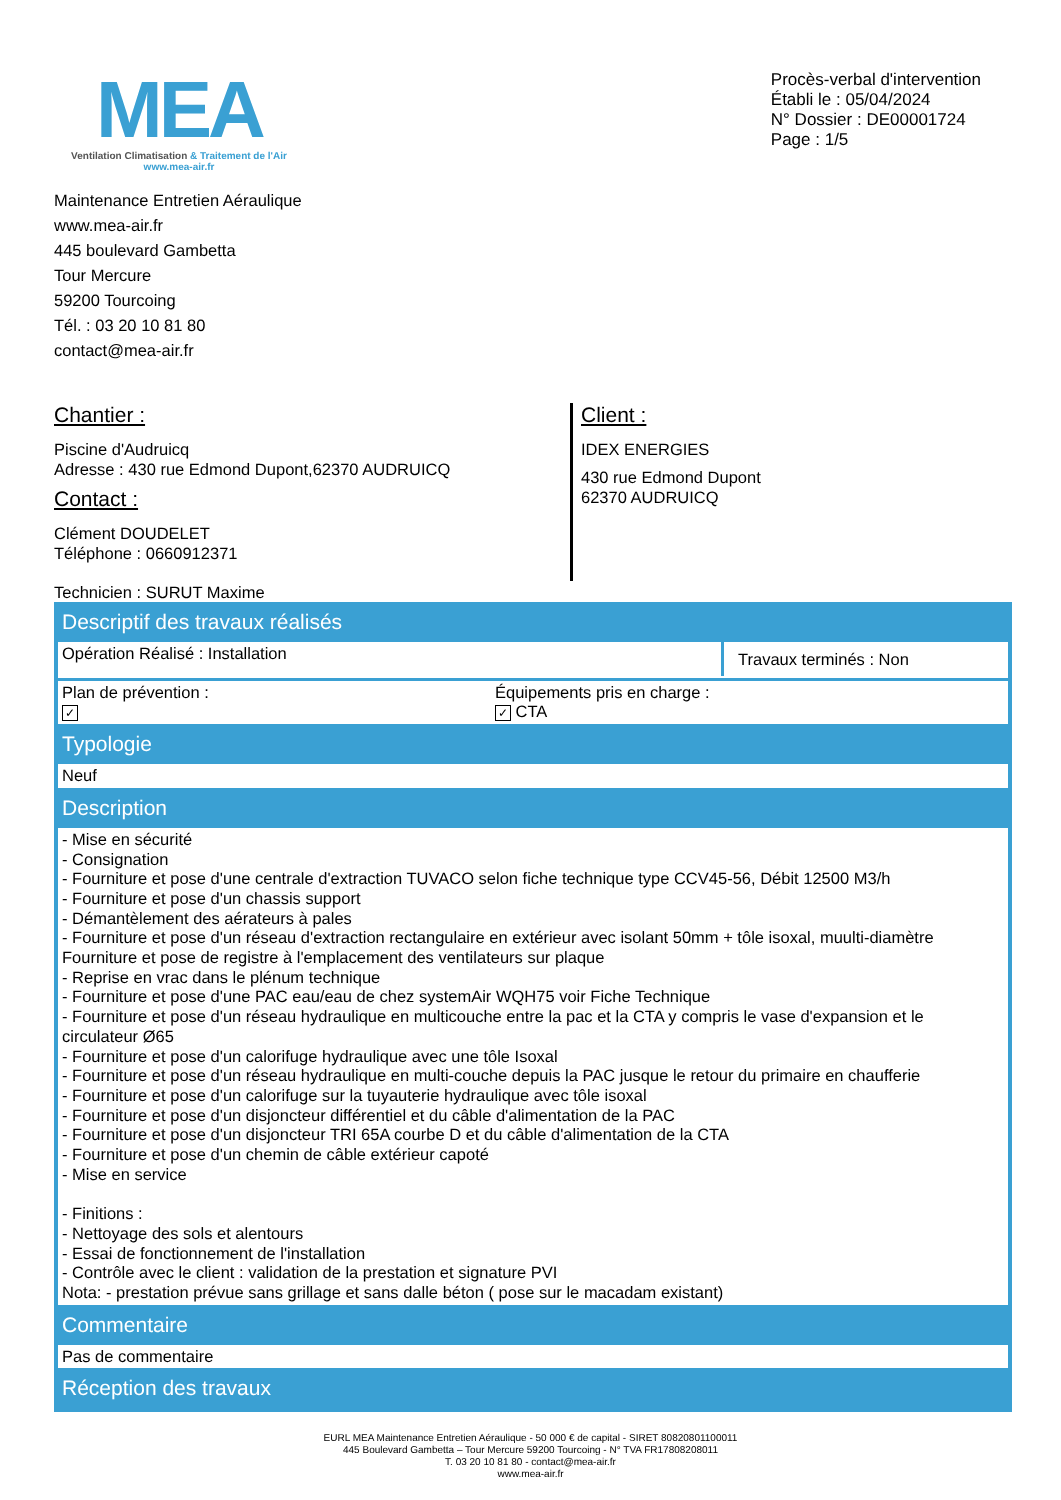MEA
Ventilation Climatisation & Traitement de l'Air
www.mea-air.fr
Procès-verbal d'intervention
Établi le : 05/04/2024
N° Dossier : DE00001724
Page : 1/5
Maintenance Entretien Aéraulique
www.mea-air.fr
445 boulevard Gambetta
Tour Mercure
59200 Tourcoing
Tél. : 03 20 10 81 80
contact@mea-air.fr
Chantier :
Piscine d'Audruicq
Adresse : 430 rue Edmond Dupont,62370 AUDRUICQ
Contact :
Clément DOUDELET
Téléphone : 0660912371
Client :
IDEX ENERGIES
430 rue Edmond Dupont
62370 AUDRUICQ
Technicien : SURUT Maxime
Descriptif des travaux réalisés
Opération Réalisé : Installation
Travaux terminés : Non
Plan de prévention :
✓
Équipements pris en charge :
✓ CTA
Typologie
Neuf
Description
- Mise en sécurité
- Consignation
- Fourniture et pose d'une centrale d'extraction TUVACO selon fiche technique type CCV45-56, Débit 12500 M3/h
- Fourniture et pose d'un chassis support
- Démantèlement des aérateurs à pales
- Fourniture et pose d'un réseau d'extraction rectangulaire en extérieur avec isolant 50mm + tôle isoxal, muulti-diamètre
Fourniture et pose de registre à l'emplacement des ventilateurs sur plaque
- Reprise en vrac dans le plénum technique
- Fourniture et pose d'une PAC eau/eau de chez systemAir WQH75 voir Fiche Technique
- Fourniture et pose d'un réseau hydraulique en multicouche entre la pac et la CTA y compris le vase d'expansion et le circulateur Ø65
- Fourniture et pose d'un calorifuge hydraulique avec une tôle Isoxal
- Fourniture et pose d'un réseau hydraulique en multi-couche depuis la PAC jusque le retour du primaire en chaufferie
- Fourniture et pose d'un calorifuge sur la tuyauterie hydraulique avec tôle isoxal
- Fourniture et pose d'un disjoncteur différentiel et du câble d'alimentation de la PAC
- Fourniture et pose d'un disjoncteur TRI 65A courbe D et du câble d'alimentation de la CTA
- Fourniture et pose d'un chemin de câble extérieur capoté
- Mise en service
- Finitions :
- Nettoyage des sols et alentours
- Essai de fonctionnement de l'installation
- Contrôle avec le client : validation de la prestation et signature PVI
Nota: - prestation prévue sans grillage et sans dalle béton ( pose sur le macadam existant)
Commentaire
Pas de commentaire
Réception des travaux
EURL MEA Maintenance Entretien Aéraulique - 50 000 € de capital - SIRET 80820801100011
445 Boulevard Gambetta – Tour Mercure 59200 Tourcoing - N° TVA FR17808208011
T. 03 20 10 81 80 - contact@mea-air.fr
www.mea-air.fr